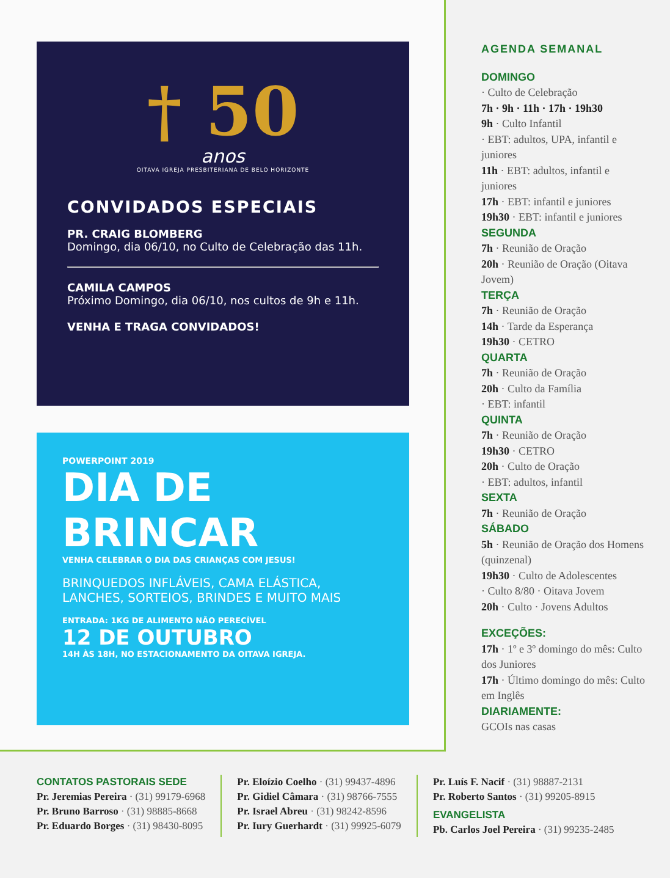† 50
anos
OITAVA IGREJA PRESBITERIANA DE BELO HORIZONTE
CONVIDADOS ESPECIAIS
PR. CRAIG BLOMBERG
Domingo, dia 06/10, no Culto de Celebração das 11h.
CAMILA CAMPOS
Próximo Domingo, dia 06/10, nos cultos de 9h e 11h.
VENHA E TRAGA CONVIDADOS!
POWERPOINT 2019
DIA DE
BRINCAR
VENHA CELEBRAR O DIA DAS CRIANÇAS COM JESUS!
BRINQUEDOS INFLÁVEIS, CAMA ELÁSTICA,
LANCHES, SORTEIOS, BRINDES E MUITO MAIS
ENTRADA: 1KG DE ALIMENTO NÃO PERECÍVEL
12 DE OUTUBRO
14H ÀS 18H, NO ESTACIONAMENTO DA OITAVA IGREJA.
AGENDA SEMANAL
DOMINGO
· Culto de Celebração
7h · 9h · 11h · 17h · 19h30
9h · Culto Infantil
· EBT: adultos, UPA, infantil e juniores
11h · EBT: adultos, infantil e juniores
17h · EBT: infantil e juniores
19h30 · EBT: infantil e juniores
SEGUNDA
7h · Reunião de Oração
20h · Reunião de Oração (Oitava Jovem)
TERÇA
7h · Reunião de Oração
14h · Tarde da Esperança
19h30 · CETRO
QUARTA
7h · Reunião de Oração
20h · Culto da Família
· EBT: infantil
QUINTA
7h · Reunião de Oração
19h30 · CETRO
20h · Culto de Oração
· EBT: adultos, infantil
SEXTA
7h · Reunião de Oração
SÁBADO
5h · Reunião de Oração dos Homens (quinzenal)
19h30 · Culto de Adolescentes
· Culto 8/80 · Oitava Jovem
20h · Culto · Jovens Adultos
EXCEÇÕES:
17h · 1º e 3º domingo do mês: Culto dos Juniores
17h · Último domingo do mês: Culto em Inglês
DIARIAMENTE:
GCOIs nas casas
CONTATOS PASTORAIS SEDE
Pr. Jeremias Pereira · (31) 99179-6968
Pr. Bruno Barroso · (31) 98885-8668
Pr. Eduardo Borges · (31) 98430-8095
Pr. Eloízio Coelho · (31) 99437-4896
Pr. Gidiel Câmara · (31) 98766-7555
Pr. Israel Abreu · (31) 98242-8596
Pr. Iury Guerhardt · (31) 99925-6079
Pr. Luís F. Nacif · (31) 98887-2131
Pr. Roberto Santos · (31) 99205-8915
EVANGELISTA
Pb. Carlos Joel Pereira · (31) 99235-2485